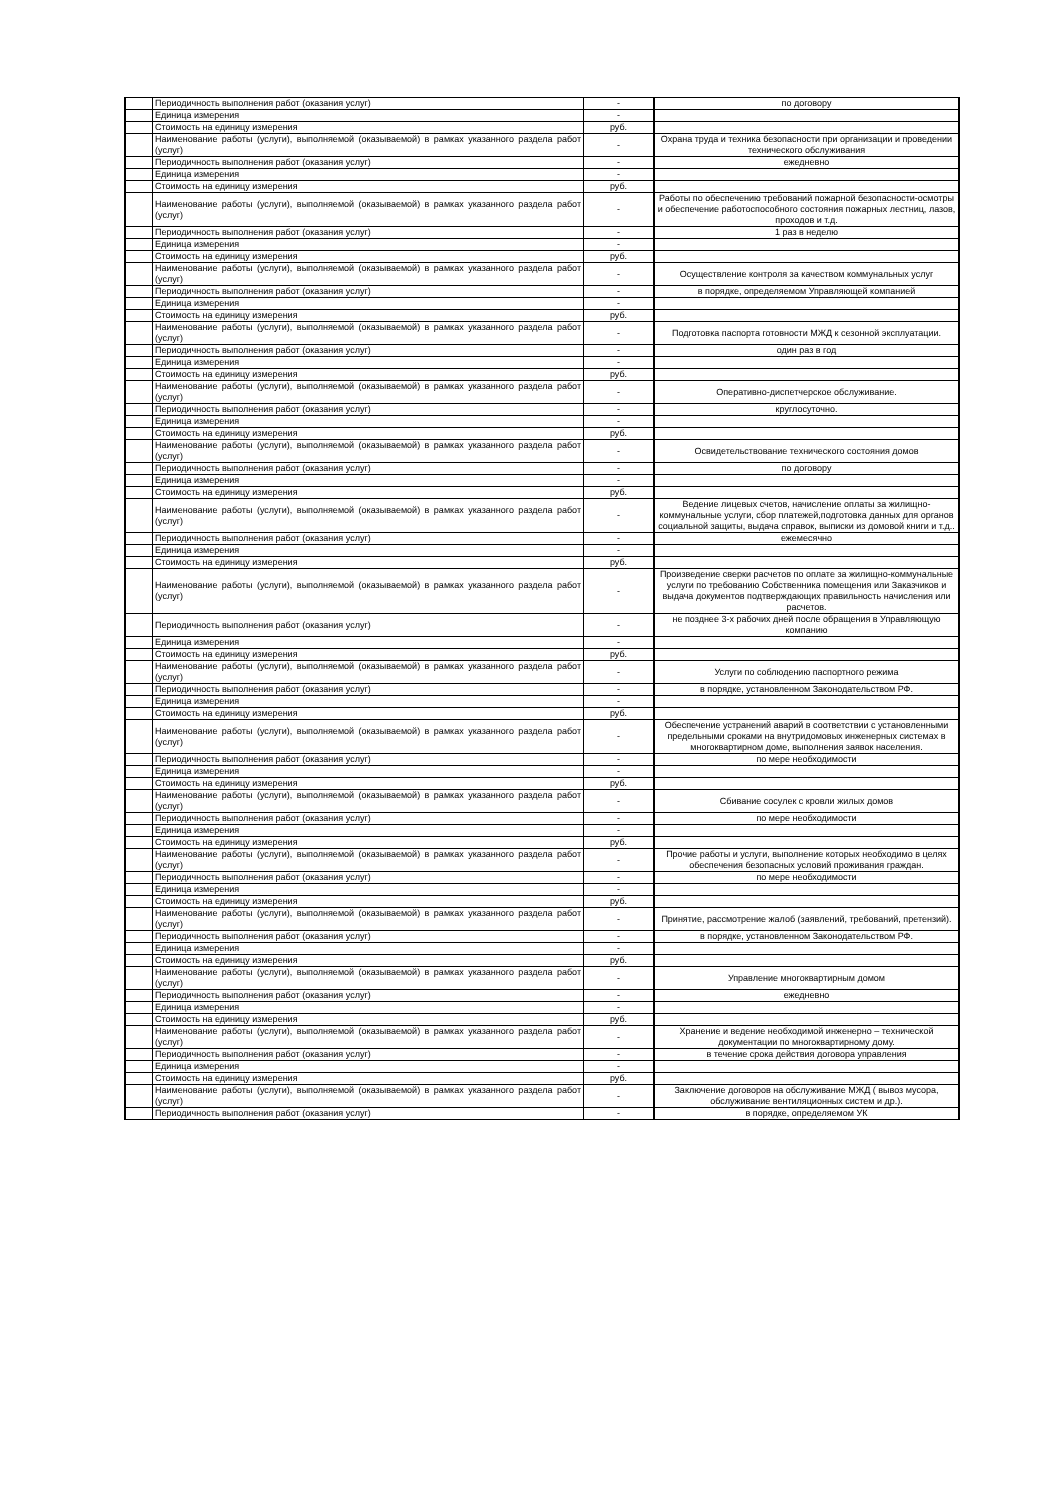| | Периодичность выполнения работ (оказания услуг) | - | по договору |
| | Единица измерения | - | |
| | Стоимость на единицу измерения | руб. | |
| | Наименование работы (услуги), выполняемой (оказываемой) в рамках указанного раздела работ (услуг) | - | Охрана труда и техника безопасности при организации и проведении технического обслуживания |
| | Периодичность выполнения работ (оказания услуг) | - | ежедневно |
| | Единица измерения | - | |
| | Стоимость на единицу измерения | руб. | |
| | Наименование работы (услуги), выполняемой (оказываемой) в рамках указанного раздела работ (услуг) | - | Работы по обеспечению требований пожарной безопасности-осмотры и обеспечение работоспособного состояния пожарных лестниц, лазов, проходов и т.д. |
| | Периодичность выполнения работ (оказания услуг) | - | 1 раз в неделю |
| | Единица измерения | - | |
| | Стоимость на единицу измерения | руб. | |
| | Наименование работы (услуги), выполняемой (оказываемой) в рамках указанного раздела работ (услуг) | - | Осуществление контроля за качеством коммунальных услуг |
| | Периодичность выполнения работ (оказания услуг) | - | в порядке, определяемом Управляющей компанией |
| | Единица измерения | - | |
| | Стоимость на единицу измерения | руб. | |
| | Наименование работы (услуги), выполняемой (оказываемой) в рамках указанного раздела работ (услуг) | - | Подготовка паспорта готовности МЖД к сезонной эксплуатации. |
| | Периодичность выполнения работ (оказания услуг) | - | один раз в год |
| | Единица измерения | - | |
| | Стоимость на единицу измерения | руб. | |
| | Наименование работы (услуги), выполняемой (оказываемой) в рамках указанного раздела работ (услуг) | - | Оперативно-диспетчерское обслуживание. |
| | Периодичность выполнения работ (оказания услуг) | - | круглосуточно. |
| | Единица измерения | - | |
| | Стоимость на единицу измерения | руб. | |
| | Наименование работы (услуги), выполняемой (оказываемой) в рамках указанного раздела работ (услуг) | - | Освидетельствование технического состояния домов |
| | Периодичность выполнения работ (оказания услуг) | - | по договору |
| | Единица измерения | - | |
| | Стоимость на единицу измерения | руб. | |
| | Наименование работы (услуги), выполняемой (оказываемой) в рамках указанного раздела работ (услуг) | - | Ведение лицевых счетов, начисление оплаты за жилищно-коммунальные услуги, сбор платежей,подготовка данных для органов социальной защиты, выдача справок, выписки из домовой книги и т.д.. |
| | Периодичность выполнения работ (оказания услуг) | - | ежемесячно |
| | Единица измерения | - | |
| | Стоимость на единицу измерения | руб. | |
| | Наименование работы (услуги), выполняемой (оказываемой) в рамках указанного раздела работ (услуг) | - | Произведение сверки расчетов по оплате за жилищно-коммунальные услуги по требованию Собственника помещения или Заказчиков и выдача документов подтверждающих правильность начисления или расчетов. |
| | Периодичность выполнения работ (оказания услуг) | - | не позднее 3-х рабочих дней после обращения в Управляющую компанию |
| | Единица измерения | - | |
| | Стоимость на единицу измерения | руб. | |
| | Наименование работы (услуги), выполняемой (оказываемой) в рамках указанного раздела работ (услуг) | - | Услуги по соблюдению паспортного режима |
| | Периодичность выполнения работ (оказания услуг) | - | в порядке, установленном Законодательством РФ. |
| | Единица измерения | - | |
| | Стоимость на единицу измерения | руб. | |
| | Наименование работы (услуги), выполняемой (оказываемой) в рамках указанного раздела работ (услуг) | - | Обеспечение устранений аварий в соответствии с установленными предельными сроками на внутридомовых инженерных системах в многоквартирном доме, выполнения заявок населения. |
| | Периодичность выполнения работ (оказания услуг) | - | по мере необходимости |
| | Единица измерения | - | |
| | Стоимость на единицу измерения | руб. | |
| | Наименование работы (услуги), выполняемой (оказываемой) в рамках указанного раздела работ (услуг) | - | Сбивание сосулек с кровли жилых домов |
| | Периодичность выполнения работ (оказания услуг) | - | по мере необходимости |
| | Единица измерения | - | |
| | Стоимость на единицу измерения | руб. | |
| | Наименование работы (услуги), выполняемой (оказываемой) в рамках указанного раздела работ (услуг) | - | Прочие работы и услуги, выполнение которых необходимо в целях обеспечения безопасных условий проживания граждан. |
| | Периодичность выполнения работ (оказания услуг) | - | по мере необходимости |
| | Единица измерения | - | |
| | Стоимость на единицу измерения | руб. | |
| | Наименование работы (услуги), выполняемой (оказываемой) в рамках указанного раздела работ (услуг) | - | Принятие, рассмотрение жалоб (заявлений, требований, претензий). |
| | Периодичность выполнения работ (оказания услуг) | - | в порядке, установленном Законодательством РФ. |
| | Единица измерения | - | |
| | Стоимость на единицу измерения | руб. | |
| | Наименование работы (услуги), выполняемой (оказываемой) в рамках указанного раздела работ (услуг) | - | Управление многоквартирным домом |
| | Периодичность выполнения работ (оказания услуг) | - | ежедневно |
| | Единица измерения | - | |
| | Стоимость на единицу измерения | руб. | |
| | Наименование работы (услуги), выполняемой (оказываемой) в рамках указанного раздела работ (услуг) | - | Хранение и ведение необходимой инженерно – технической документации по многоквартирному дому. |
| | Периодичность выполнения работ (оказания услуг) | - | в течение срока действия договора управления |
| | Единица измерения | - | |
| | Стоимость на единицу измерения | руб. | |
| | Наименование работы (услуги), выполняемой (оказываемой) в рамках указанного раздела работ (услуг) | - | Заключение договоров на обслуживание МЖД ( вывоз мусора, обслуживание вентиляционных систем и др.). |
| | Периодичность выполнения работ (оказания услуг) | - | в порядке, определяемом УК |